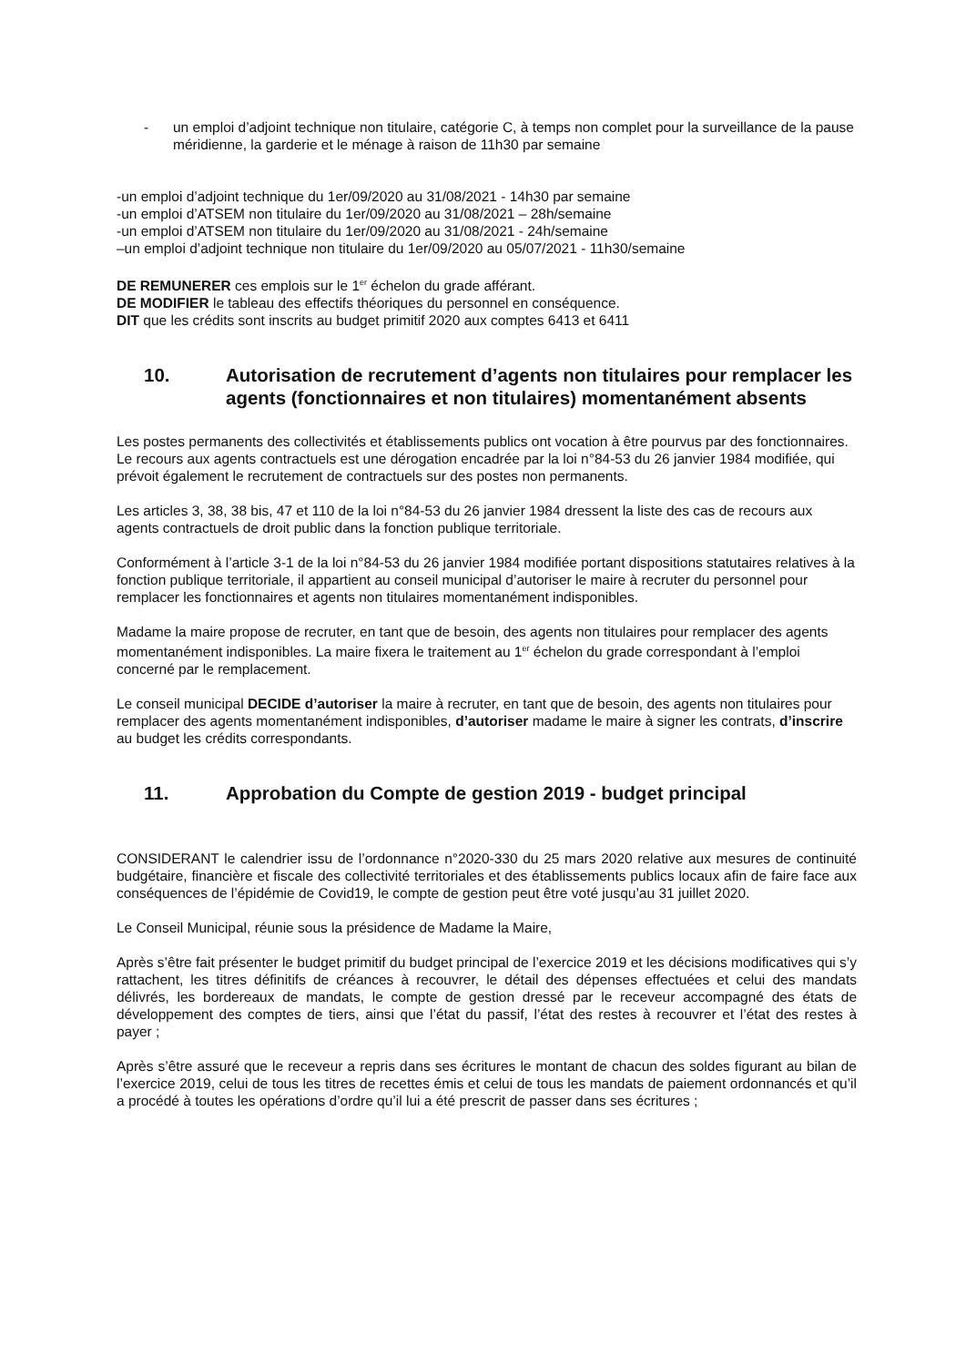- un emploi d’adjoint technique non titulaire, catégorie C, à temps non complet pour la surveillance de la pause méridienne, la garderie et le ménage à raison de 11h30 par semaine
-un emploi d’adjoint technique du 1er/09/2020 au 31/08/2021 - 14h30 par semaine
-un emploi d’ATSEM non titulaire du 1er/09/2020 au 31/08/2021 – 28h/semaine
-un emploi d’ATSEM non titulaire du 1er/09/2020 au 31/08/2021 - 24h/semaine
–un emploi d’adjoint technique non titulaire du 1er/09/2020 au 05/07/2021 - 11h30/semaine
DE REMUNERER ces emplois sur le 1<sup>er</sup> échelon du grade afférant.
DE MODIFIER le tableau des effectifs théoriques du personnel en conséquence.
DIT que les crédits sont inscrits au budget primitif 2020 aux comptes 6413 et 6411
10. Autorisation de recrutement d’agents non titulaires pour remplacer les agents (fonctionnaires et non titulaires) momentanément absents
Les postes permanents des collectivités et établissements publics ont vocation à être pourvus par des fonctionnaires. Le recours aux agents contractuels est une dérogation encadrée par la loi n°84-53 du 26 janvier 1984 modifiée, qui prévoit également le recrutement de contractuels sur des postes non permanents.
Les articles 3, 38, 38 bis, 47 et 110 de la loi n°84-53 du 26 janvier 1984 dressent la liste des cas de recours aux agents contractuels de droit public dans la fonction publique territoriale.
Conformément à l’article 3-1 de la loi n°84-53 du 26 janvier 1984 modifiée portant dispositions statutaires relatives à la fonction publique territoriale, il appartient au conseil municipal d’autoriser le maire à recruter du personnel pour remplacer les fonctionnaires et agents non titulaires momentanément indisponibles.
Madame la maire propose de recruter, en tant que de besoin, des agents non titulaires pour remplacer des agents momentanément indisponibles. La maire fixera le traitement au 1<sup>er</sup> échelon du grade correspondant à l’emploi concerné par le remplacement.
Le conseil municipal DECIDE d’autoriser la maire à recruter, en tant que de besoin, des agents non titulaires pour remplacer des agents momentanément indisponibles, d’autoriser madame le maire à signer les contrats, d’inscrire au budget les crédits correspondants.
11. Approbation du Compte de gestion 2019 - budget principal
CONSIDERANT le calendrier issu de l’ordonnance n°2020-330 du 25 mars 2020 relative aux mesures de continuité budgétaire, financière et fiscale des collectivité territoriales et des établissements publics locaux afin de faire face aux conséquences de l’épidémie de Covid19, le compte de gestion peut être voté jusqu’au 31 juillet 2020.
Le Conseil Municipal, réunie sous la présidence de Madame la Maire,
Après s’être fait présenter le budget primitif du budget principal de l’exercice 2019 et les décisions modificatives qui s’y rattachent, les titres définitifs de créances à recouvrer, le détail des dépenses effectuées et celui des mandats délivrés, les bordereaux de mandats, le compte de gestion dressé par le receveur accompagné des états de développement des comptes de tiers, ainsi que l’état du passif, l’état des restes à recouvrer et l’état des restes à payer ;
Après s’être assuré que le receveur a repris dans ses écritures le montant de chacun des soldes figurant au bilan de l’exercice 2019, celui de tous les titres de recettes émis et celui de tous les mandats de paiement ordonnancés et qu’il a procédé à toutes les opérations d’ordre qu’il lui a été prescrit de passer dans ses écritures ;